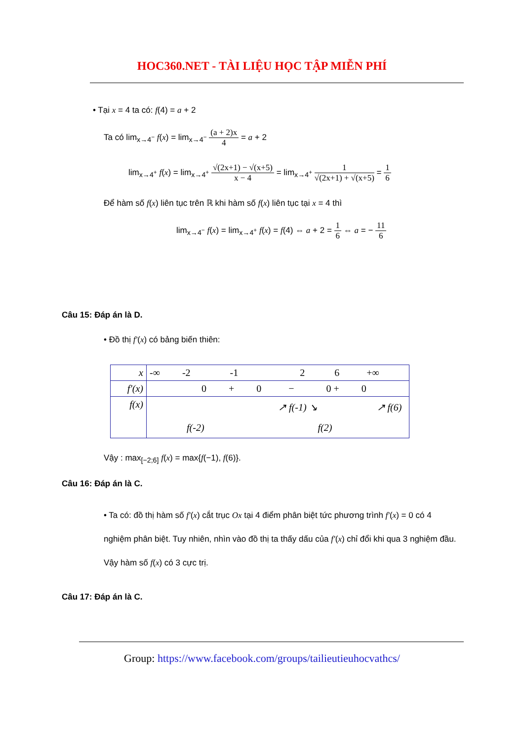HOC360.NET - TÀI LIỆU HỌC TẬP MIỄN PHÍ
• Tại x = 4 ta có: f(4) = a + 2
Ta có lim<sub>x→4<sup>−</sup></sub> f(x) = lim<sub>x→4<sup>−</sup></sub> (a + 2)x 4 = a + 2
lim<sub>x→4<sup>+</sup></sub> f(x) = lim<sub>x→4<sup>+</sup></sub> √(2x+1) − √(x+5) x − 4 = lim<sub>x→4<sup>+</sup></sub> 1 √(2x+1) + √(x+5) = 1 6
Để hàm số f(x) liên tục trên ℝ khi hàm số f(x) liên tục tại x = 4 thì
lim<sub>x→4<sup>−</sup></sub> f(x) = lim<sub>x→4<sup>+</sup></sub> f(x) = f(4) ⇔ a + 2 = 1 6 ⇔ a = − 11 6
Câu 15: Đáp án là D.
• Đồ thị f′(x) có bảng biến thiên:
| x | -∞ -2 -1 2 6 +∞ |
| f′(x) | 0 + 0 − 0 + 0 |
| f(x) | ↗ f(-1) ↘ ↗ f(6) f(-2) f(2) |
Vậy : max<sub>[−2;6]</sub> f(x) = max{f(−1), f(6)}.
Câu 16: Đáp án là C.
• Ta có: đồ thị hàm số f′(x) cắt trục Ox tại 4 điểm phân biệt tức phương trình f′(x) = 0 có 4 nghiệm phân biệt. Tuy nhiên, nhìn vào đồ thị ta thấy dấu của f′(x) chỉ đổi khi qua 3 nghiệm đầu. Vậy hàm số f(x) có 3 cực trị.
Câu 17: Đáp án là C.
Group: https://www.facebook.com/groups/tailieutieuhocvathcs/